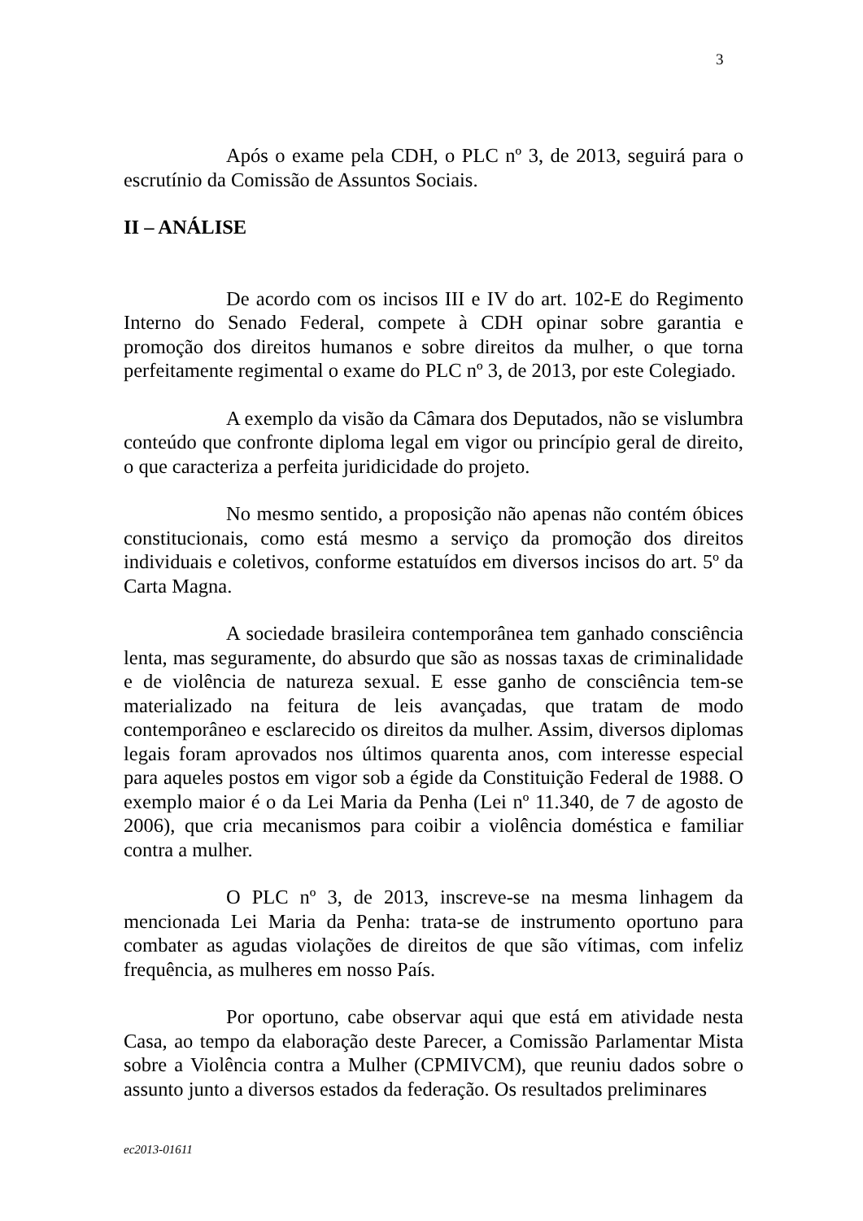3
Após o exame pela CDH, o PLC nº 3, de 2013, seguirá para o escrutínio da Comissão de Assuntos Sociais.
II – ANÁLISE
De acordo com os incisos III e IV do art. 102-E do Regimento Interno do Senado Federal, compete à CDH opinar sobre garantia e promoção dos direitos humanos e sobre direitos da mulher, o que torna perfeitamente regimental o exame do PLC nº 3, de 2013, por este Colegiado.
A exemplo da visão da Câmara dos Deputados, não se vislumbra conteúdo que confronte diploma legal em vigor ou princípio geral de direito, o que caracteriza a perfeita juridicidade do projeto.
No mesmo sentido, a proposição não apenas não contém óbices constitucionais, como está mesmo a serviço da promoção dos direitos individuais e coletivos, conforme estatuídos em diversos incisos do art. 5º da Carta Magna.
A sociedade brasileira contemporânea tem ganhado consciência lenta, mas seguramente, do absurdo que são as nossas taxas de criminalidade e de violência de natureza sexual. E esse ganho de consciência tem-se materializado na feitura de leis avançadas, que tratam de modo contemporâneo e esclarecido os direitos da mulher. Assim, diversos diplomas legais foram aprovados nos últimos quarenta anos, com interesse especial para aqueles postos em vigor sob a égide da Constituição Federal de 1988. O exemplo maior é o da Lei Maria da Penha (Lei nº 11.340, de 7 de agosto de 2006), que cria mecanismos para coibir a violência doméstica e familiar contra a mulher.
O PLC nº 3, de 2013, inscreve-se na mesma linhagem da mencionada Lei Maria da Penha: trata-se de instrumento oportuno para combater as agudas violações de direitos de que são vítimas, com infeliz frequência, as mulheres em nosso País.
Por oportuno, cabe observar aqui que está em atividade nesta Casa, ao tempo da elaboração deste Parecer, a Comissão Parlamentar Mista sobre a Violência contra a Mulher (CPMIVCM), que reuniu dados sobre o assunto junto a diversos estados da federação. Os resultados preliminares
ec2013-01611